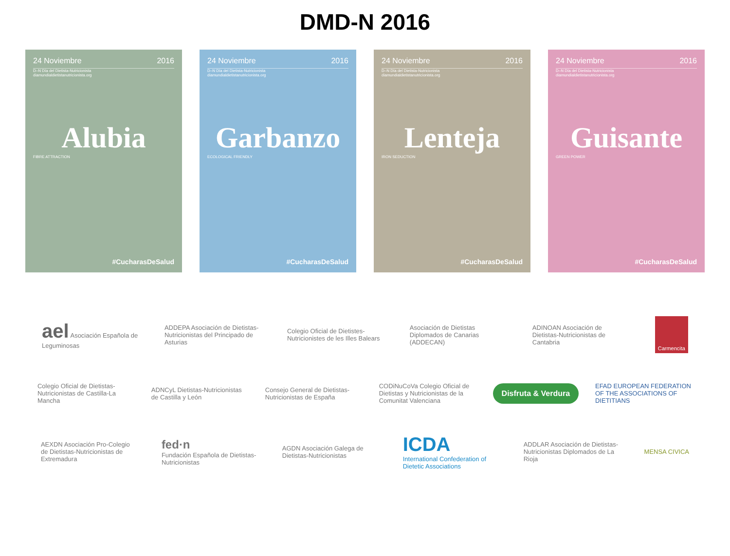DMD-N 2016
24 Noviembre 2016
D–N Día del Dietista-Nutricionista
diamundialdietistanutricionista.org
Alubia
FIBRE ATTRACTION
#CucharasDeSalud
24 Noviembre 2016
D–N Día del Dietista-Nutricionista
diamundialdietistanutricionista.org
Garbanzo
ECOLOGICAL FRIENDLY
#CucharasDeSalud
24 Noviembre 2016
D–N Día del Dietista-Nutricionista
diamundialdietistanutricionista.org
Lenteja
IRON SEDUCTION
#CucharasDeSalud
24 Noviembre 2016
D–N Día del Dietista-Nutricionista
diamundialdietistanutricionista.org
Guisante
GREEN POWER
#CucharasDeSalud
ael Asociación Española de Leguminosas
ADDEPA Asociación de Dietistas-Nutricionistas del Principado de Asturias
Colegio Oficial de Dietistes-Nutricionistes de les Illes Balears
Asociación de Dietistas Diplomados de Canarias (ADDECAN)
ADINOAN Asociación de Dietistas-Nutricionistas de Cantabria
Carmencita
Colegio Oficial de Dietistas-Nutricionistas de Castilla-La Mancha
ADNCyL Dietistas-Nutricionistas de Castilla y León
Consejo General de Dietistas-Nutricionistas de España
CODiNuCoVa Colegio Oficial de Dietistas y Nutricionistas de la Comunitat Valenciana
Disfruta & Verdura
EFAD EUROPEAN FEDERATION OF THE ASSOCIATIONS OF DIETITIANS
AEXDN Asociación Pro-Colegio de Dietistas-Nutricionistas de Extremadura
fed·n
Fundación Española de Dietistas-Nutricionistas
AGDN Asociación Galega de Dietistas-Nutricionistas
ICDA
International Confederation of Dietetic Associations
ADDLAR Asociación de Dietistas-Nutricionistas Diplomados de La Rioja
MENSA CIVICA